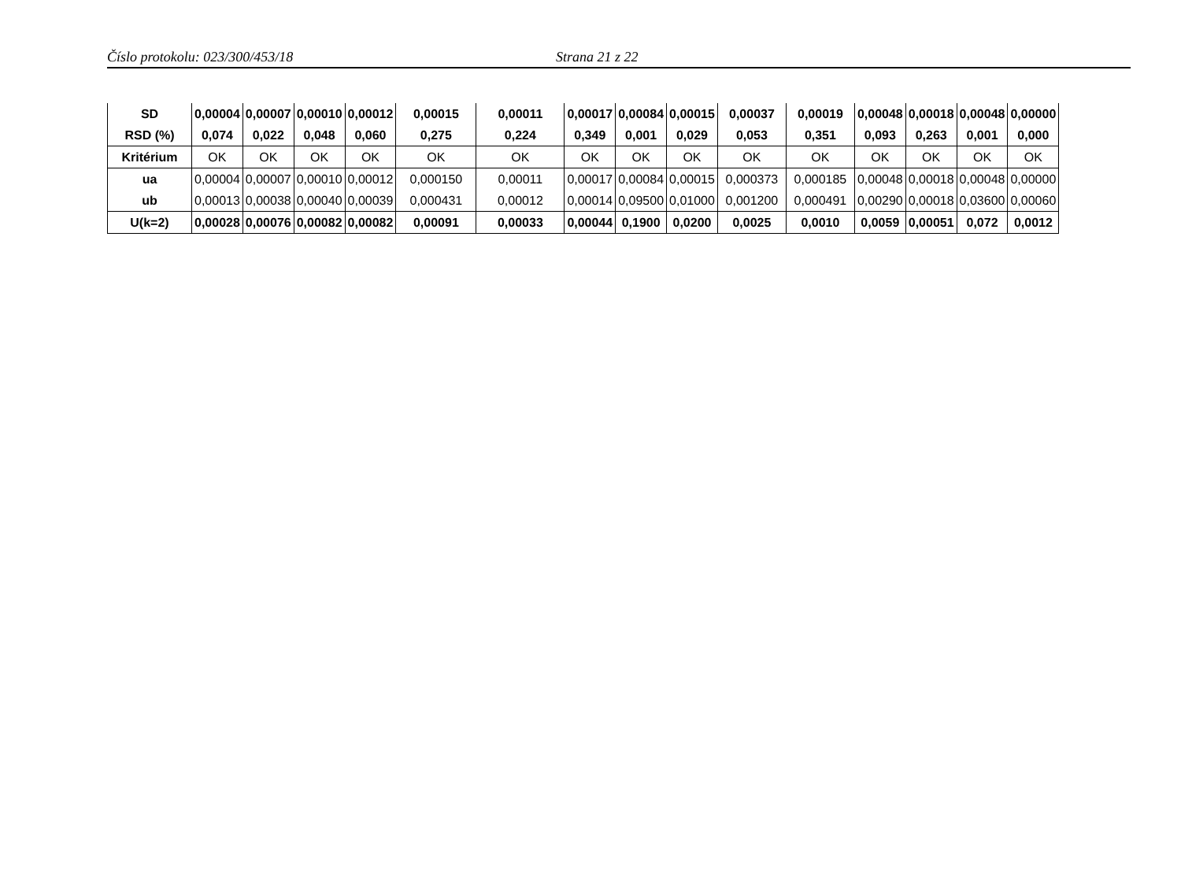Číslo protokolu: 023/300/453/18 Strana 21 z 22
| SD | 0,00004 | 0,00007 | 0,00010 | 0,00012 | 0,00015 | 0,00011 | 0,00017 | 0,00084 | 0,00015 | 0,00037 | 0,00019 | 0,00048 | 0,00018 | 0,00048 | 0,00000 |
| RSD (%) | 0,074 | 0,022 | 0,048 | 0,060 | 0,275 | 0,224 | 0,349 | 0,001 | 0,029 | 0,053 | 0,351 | 0,093 | 0,263 | 0,001 | 0,000 |
| Kritérium | OK | OK | OK | OK | OK | OK | OK | OK | OK | OK | OK | OK | OK | OK | OK |
| ua | 0,00004 | 0,00007 | 0,00010 | 0,00012 | 0,000150 | 0,00011 | 0,00017 | 0,00084 | 0,00015 | 0,000373 | 0,000185 | 0,00048 | 0,00018 | 0,00048 | 0,00000 |
| ub | 0,00013 | 0,00038 | 0,00040 | 0,00039 | 0,000431 | 0,00012 | 0,00014 | 0,09500 | 0,01000 | 0,001200 | 0,000491 | 0,00290 | 0,00018 | 0,03600 | 0,00060 |
| U(k=2) | 0,00028 | 0,00076 | 0,00082 | 0,00082 | 0,00091 | 0,00033 | 0,00044 | 0,1900 | 0,0200 | 0,0025 | 0,0010 | 0,0059 | 0,00051 | 0,072 | 0,0012 |